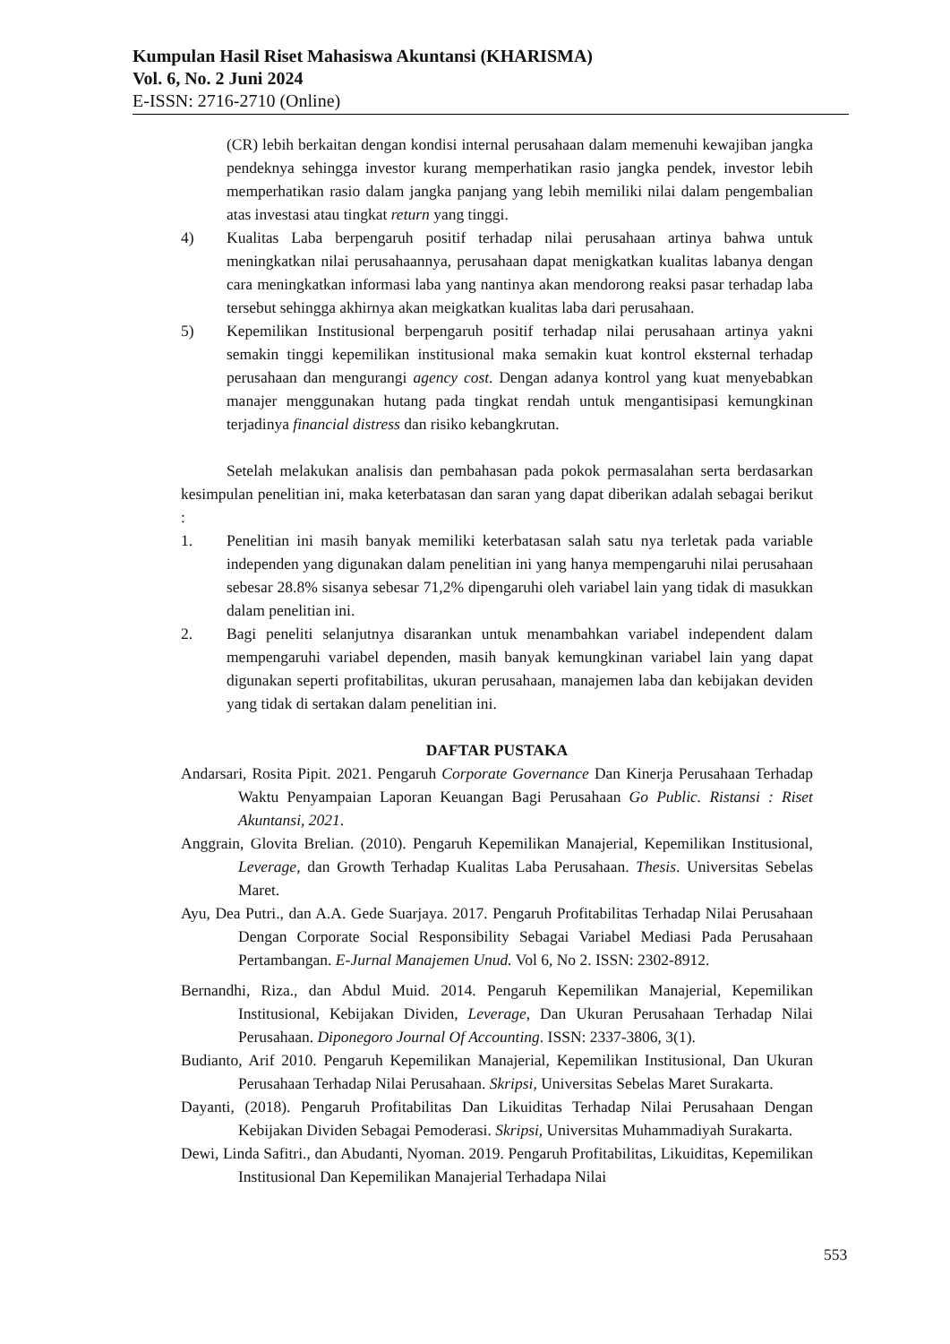Kumpulan Hasil Riset Mahasiswa Akuntansi (KHARISMA)
Vol. 6, No. 2 Juni 2024
E-ISSN: 2716-2710 (Online)
(CR) lebih berkaitan dengan kondisi internal perusahaan dalam memenuhi kewajiban jangka pendeknya sehingga investor kurang memperhatikan rasio jangka pendek, investor lebih memperhatikan rasio dalam jangka panjang yang lebih memiliki nilai dalam pengembalian atas investasi atau tingkat return yang tinggi.
4) Kualitas Laba berpengaruh positif terhadap nilai perusahaan artinya bahwa untuk meningkatkan nilai perusahaannya, perusahaan dapat menigkatkan kualitas labanya dengan cara meningkatkan informasi laba yang nantinya akan mendorong reaksi pasar terhadap laba tersebut sehingga akhirnya akan meigkatkan kualitas laba dari perusahaan.
5) Kepemilikan Institusional berpengaruh positif terhadap nilai perusahaan artinya yakni semakin tinggi kepemilikan institusional maka semakin kuat kontrol eksternal terhadap perusahaan dan mengurangi agency cost. Dengan adanya kontrol yang kuat menyebabkan manajer menggunakan hutang pada tingkat rendah untuk mengantisipasi kemungkinan terjadinya financial distress dan risiko kebangkrutan.
Setelah melakukan analisis dan pembahasan pada pokok permasalahan serta berdasarkan kesimpulan penelitian ini, maka keterbatasan dan saran yang dapat diberikan adalah sebagai berikut :
1. Penelitian ini masih banyak memiliki keterbatasan salah satu nya terletak pada variable independen yang digunakan dalam penelitian ini yang hanya mempengaruhi nilai perusahaan sebesar 28.8% sisanya sebesar 71,2% dipengaruhi oleh variabel lain yang tidak di masukkan dalam penelitian ini.
2. Bagi peneliti selanjutnya disarankan untuk menambahkan variabel independent dalam mempengaruhi variabel dependen, masih banyak kemungkinan variabel lain yang dapat digunakan seperti profitabilitas, ukuran perusahaan, manajemen laba dan kebijakan deviden yang tidak di sertakan dalam penelitian ini.
DAFTAR PUSTAKA
Andarsari, Rosita Pipit. 2021. Pengaruh Corporate Governance Dan Kinerja Perusahaan Terhadap Waktu Penyampaian Laporan Keuangan Bagi Perusahaan Go Public. Ristansi : Riset Akuntansi, 2021.
Anggrain, Glovita Brelian. (2010). Pengaruh Kepemilikan Manajerial, Kepemilikan Institusional, Leverage, dan Growth Terhadap Kualitas Laba Perusahaan. Thesis. Universitas Sebelas Maret.
Ayu, Dea Putri., dan A.A. Gede Suarjaya. 2017. Pengaruh Profitabilitas Terhadap Nilai Perusahaan Dengan Corporate Social Responsibility Sebagai Variabel Mediasi Pada Perusahaan Pertambangan. E-Jurnal Manajemen Unud. Vol 6, No 2. ISSN: 2302-8912.
Bernandhi, Riza., dan Abdul Muid. 2014. Pengaruh Kepemilikan Manajerial, Kepemilikan Institusional, Kebijakan Dividen, Leverage, Dan Ukuran Perusahaan Terhadap Nilai Perusahaan. Diponegoro Journal Of Accounting. ISSN: 2337-3806, 3(1).
Budianto, Arif 2010. Pengaruh Kepemilikan Manajerial, Kepemilikan Institusional, Dan Ukuran Perusahaan Terhadap Nilai Perusahaan. Skripsi, Universitas Sebelas Maret Surakarta.
Dayanti, (2018). Pengaruh Profitabilitas Dan Likuiditas Terhadap Nilai Perusahaan Dengan Kebijakan Dividen Sebagai Pemoderasi. Skripsi, Universitas Muhammadiyah Surakarta.
Dewi, Linda Safitri., dan Abudanti, Nyoman. 2019. Pengaruh Profitabilitas, Likuiditas, Kepemilikan Institusional Dan Kepemilikan Manajerial Terhadapa Nilai
553